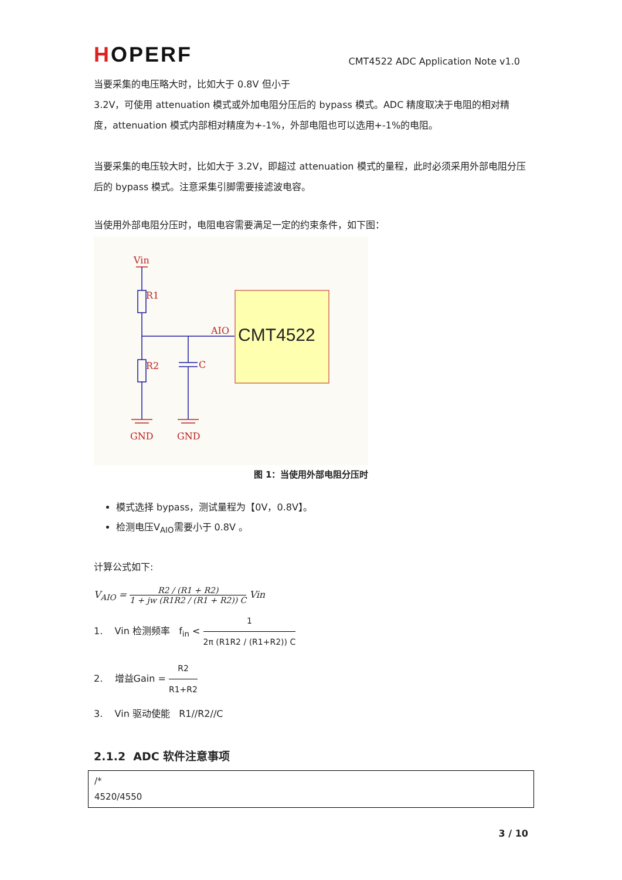HOPERF
CMT4522 ADC Application Note v1.0
当要采集的电压略大时，比如大于 0.8V 但小于
3.2V，可使用 attenuation 模式或外加电阻分压后的 bypass 模式。ADC 精度取决于电阻的相对精度，attenuation 模式内部相对精度为+-1%，外部电阻也可以选用+-1%的电阻。
当要采集的电压较大时，比如大于 3.2V，即超过 attenuation 模式的量程，此时必须采用外部电阻分压后的 bypass 模式。注意采集引脚需要接滤波电容。
当使用外部电阻分压时，电阻电容需要满足一定的约束条件，如下图：
Vin
R1
R2
C
AIO
GND
GND
CMT4522
图 1：当使用外部电阻分压时
模式选择 bypass，测试量程为【0V，0.8V】。
检测电压V<sub>AIO</sub>需要小于 0.8V 。
计算公式如下:
V<sub>AIO</sub> = R2 / (R1 + R2) 1 + jw (R1R2 / (R1 + R2)) C Vin
1. Vin 检测频率 f<sub>in</sub> < 1 2π (R1R2 / (R1+R2)) C
2. 增益Gain = R2 R1+R2
3. Vin 驱动使能 R1//R2//C
2.1.2 ADC 软件注意事项
/*
4520/4550
3 / 10